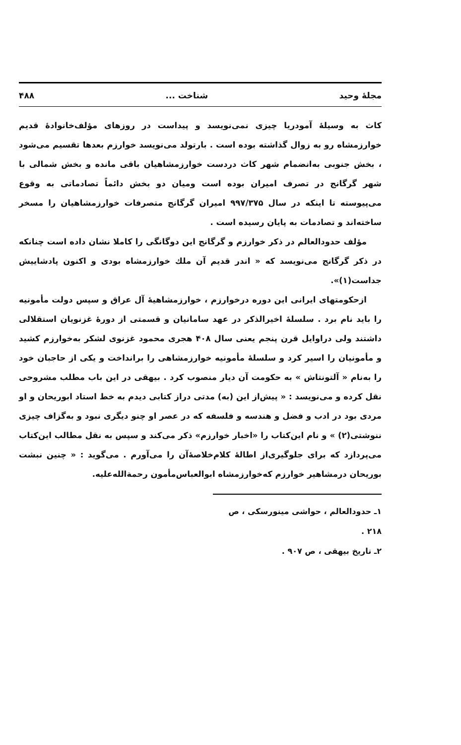مجلهٔ وحید شناخت ... ۴۸۸
کاث به وسیلهٔ آمودریا چیزی نمی‌نویسد و پیداست در روزهای مؤلف‌خانوادهٔ قدیم خوارزمشاه رو به زوال گذاشته بوده است . بارتولد می‌نویسد خوارزم بعدها تقسیم می‌شود ، بخش جنوبی به‌انضمام شهر کاث دردست خوارزمشاهیان باقی مانده و بخش شمالی با شهر گرگانج در تصرف امیران بوده است ومیان دو بخش دائماً تصادماتی به وقوع می‌پیوسته تا اینکه در سال ۹۹۷/۳۷۵ امیران گرگانج متصرفات خوارزمشاهیان را مسخر ساخته‌اند و تصادمات به پایان رسیده است .
مؤلف حدودالعالم در ذکر خوارزم و گرگانج این دوگانگی را کاملا نشان داده است چنانکه در ذکر گرگانج می‌نویسد که « اندر قدیم آن ملك خوارزمشاه بودی و اکنون پادشاییش جداست(۱)».
ازحکومتهای ایرانی این دوره درخوارزم ، خوارزمشاهیهٔ آل عراق و سپس دولت مأمونیه را باید نام برد . سلسلهٔ اخیرالذکر در عهد سامانیان و قسمتی از دورهٔ غزنویان استقلالی داشتند ولی دراوایل قرن پنجم یعنی سال ۴۰۸ هجری محمود غزنوی لشکر به‌خوارزم کشید و مأمونیان را اسیر کرد و سلسلهٔ مأمونیه خوارزمشاهی را برانداخت و یکی از حاجبان خود را به‌نام « آلتونتاش » به حکومت آن دیار منصوب کرد . بیهقی در این باب مطلب مشروحی نقل کرده و می‌نویسد : « پیش‌از این (به) مدتی دراز کتابی دیدم به خط استاد ابوریحان و او مردی بود در ادب و فضل و هندسه و فلسفه که در عصر او چنو دیگری نبود و به‌گزاف چیزی ننوشتی(۲) » و نام این‌کتاب را «اخبار خوارزم» ذکر می‌کند و سپس به نقل مطالب این‌کتاب می‌پردازد که برای جلوگیری‌از اطالهٔ کلام‌خلاصهٔ‌آن را می‌آورم . می‌گوید : « چنین نبشت بوریحان درمشاهیر خوارزم که‌خوارزمشاه ابوالعباس‌مأمون رحمة‌الله‌علیه.
۱ـ حدودالعالم ، حواشی مینورسکی ، ص ۲۱۸ .
۲ـ تاریخ بیهقی ، ص ۹۰۷ .